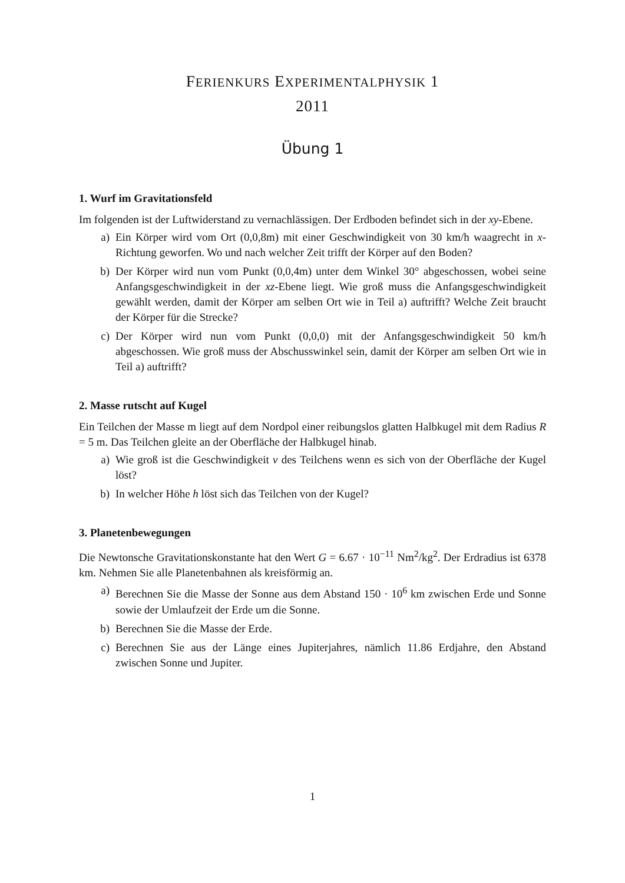FERIENKURS EXPERIMENTALPHYSIK 1
2011
Übung 1
1. Wurf im Gravitationsfeld
Im folgenden ist der Luftwiderstand zu vernachlässigen. Der Erdboden befindet sich in der xy-Ebene.
a) Ein Körper wird vom Ort (0,0,8m) mit einer Geschwindigkeit von 30 km/h waagrecht in x-Richtung geworfen. Wo und nach welcher Zeit trifft der Körper auf den Boden?
b) Der Körper wird nun vom Punkt (0,0,4m) unter dem Winkel 30° abgeschossen, wobei seine Anfangsgeschwindigkeit in der xz-Ebene liegt. Wie groß muss die Anfangsgeschwindigkeit gewählt werden, damit der Körper am selben Ort wie in Teil a) auftrifft? Welche Zeit braucht der Körper für die Strecke?
c) Der Körper wird nun vom Punkt (0,0,0) mit der Anfangsgeschwindigkeit 50 km/h abgeschossen. Wie groß muss der Abschusswinkel sein, damit der Körper am selben Ort wie in Teil a) auftrifft?
2. Masse rutscht auf Kugel
Ein Teilchen der Masse m liegt auf dem Nordpol einer reibungslos glatten Halbkugel mit dem Radius R = 5 m. Das Teilchen gleite an der Oberfläche der Halbkugel hinab.
a) Wie groß ist die Geschwindigkeit v des Teilchens wenn es sich von der Oberfläche der Kugel löst?
b) In welcher Höhe h löst sich das Teilchen von der Kugel?
3. Planetenbewegungen
Die Newtonsche Gravitationskonstante hat den Wert G = 6.67 · 10<sup>−11</sup> Nm<sup>2</sup>/kg<sup>2</sup>. Der Erdradius ist 6378 km. Nehmen Sie alle Planetenbahnen als kreisförmig an.
a) Berechnen Sie die Masse der Sonne aus dem Abstand 150 · 10<sup>6</sup> km zwischen Erde und Sonne sowie der Umlaufzeit der Erde um die Sonne.
b) Berechnen Sie die Masse der Erde.
c) Berechnen Sie aus der Länge eines Jupiterjahres, nämlich 11.86 Erdjahre, den Abstand zwischen Sonne und Jupiter.
1